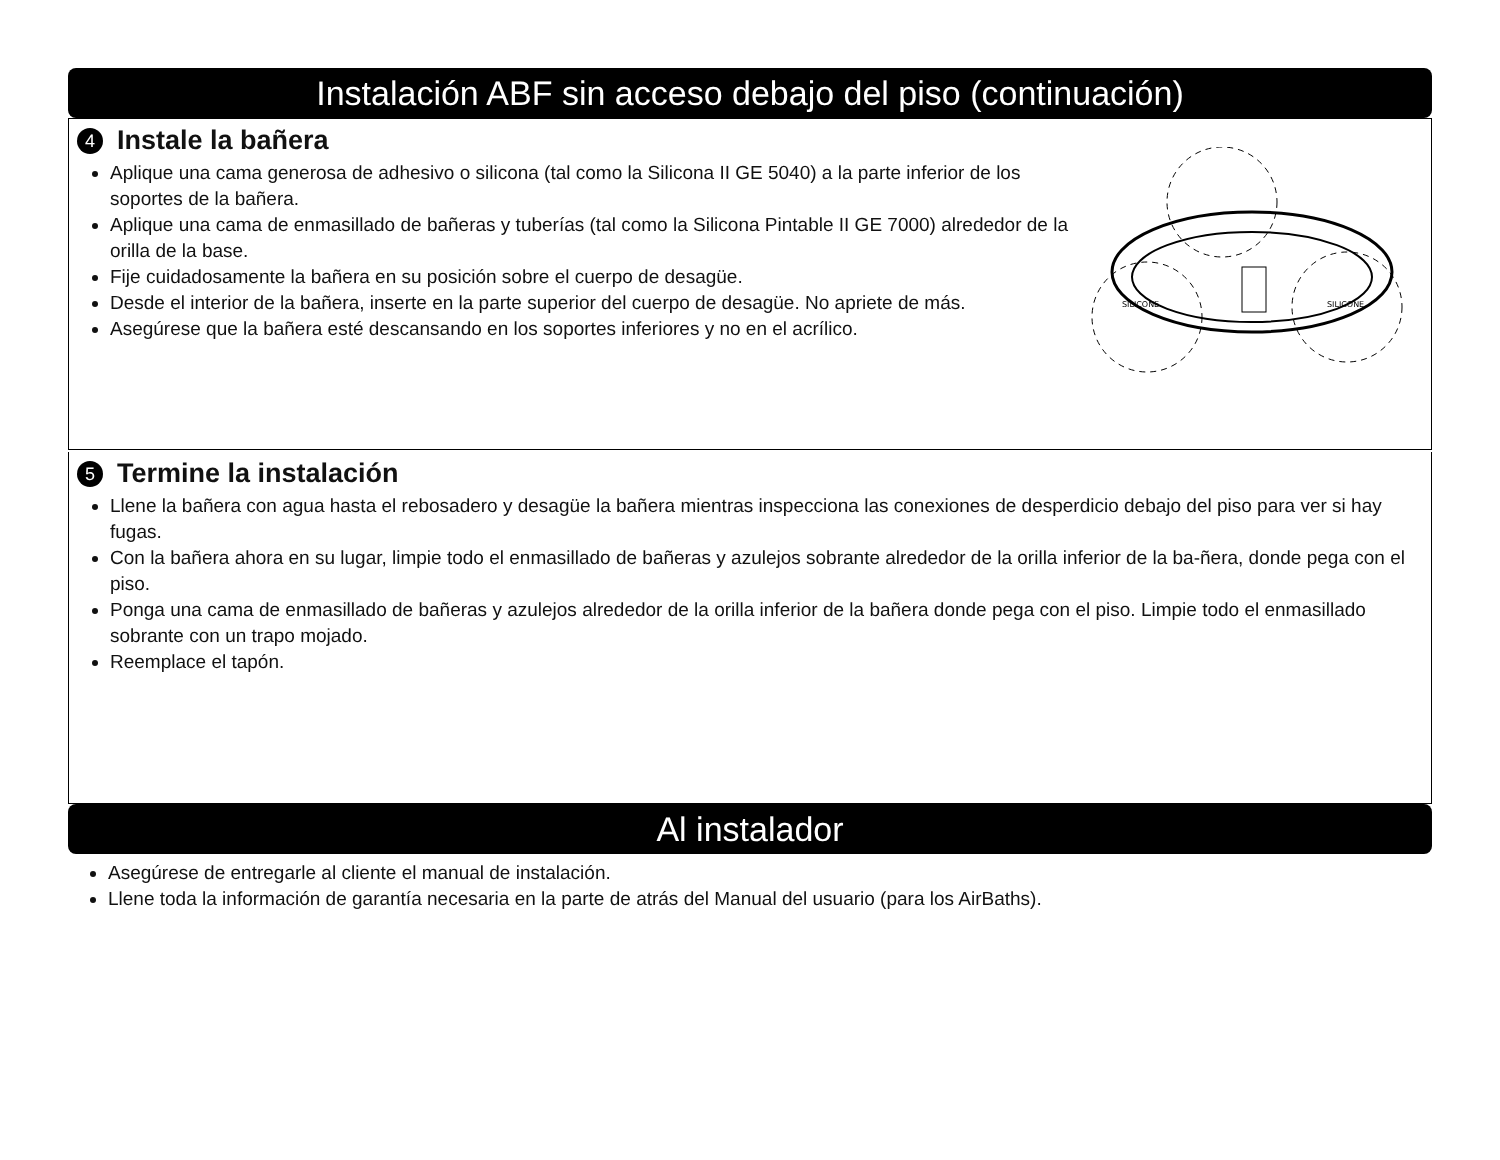Instalación ABF sin acceso debajo del piso (continuación)
4 Instale la bañera
Aplique una cama generosa de adhesivo o silicona (tal como la Silicona II GE 5040) a la parte inferior de los soportes de la bañera.
Aplique una cama de enmasillado de bañeras y tuberías (tal como la Silicona Pintable II GE 7000) alrededor de la orilla de la base.
Fije cuidadosamente la bañera en su posición sobre el cuerpo de desagüe.
Desde el interior de la bañera, inserte en la parte superior del cuerpo de desagüe. No apriete de más.
Asegúrese que la bañera esté descansando en los soportes inferiores y no en el acrílico.
SILICONE
SILICONE
5 Termine la instalación
Llene la bañera con agua hasta el rebosadero y desagüe la bañera mientras inspecciona las conexiones de desperdicio debajo del piso para ver si hay fugas.
Con la bañera ahora en su lugar, limpie todo el enmasillado de bañeras y azulejos sobrante alrededor de la orilla inferior de la ba-ñera, donde pega con el piso.
Ponga una cama de enmasillado de bañeras y azulejos alrededor de la orilla inferior de la bañera donde pega con el piso. Limpie todo el enmasillado sobrante con un trapo mojado.
Reemplace el tapón.
Al instalador
Asegúrese de entregarle al cliente el manual de instalación.
Llene toda la información de garantía necesaria en la parte de atrás del Manual del usuario (para los AirBaths).